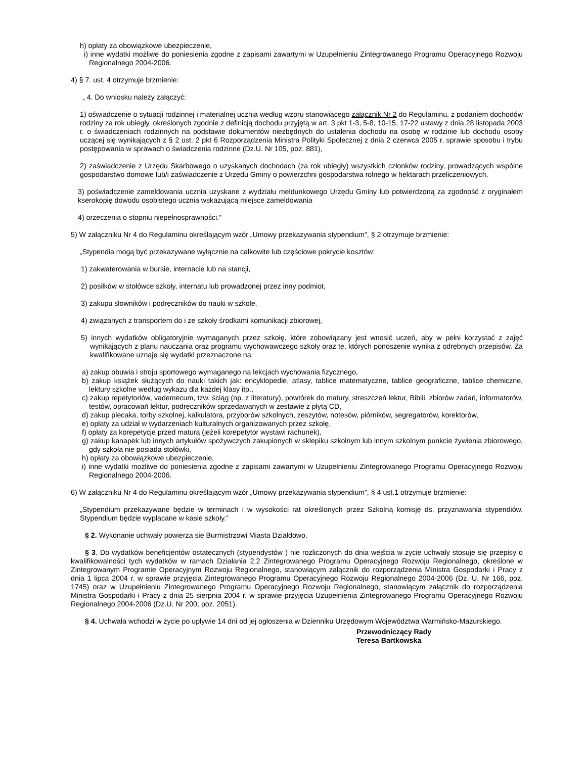h) opłaty za obowiązkowe ubezpieczenie,
i) inne wydatki możliwe do poniesienia zgodne z zapisami zawartymi w Uzupełnieniu Zintegrowanego Programu Operacyjnego Rozwoju Regionalnego 2004-2006.
4) § 7. ust. 4 otrzymuje brzmienie:
„ 4. Do wniosku należy załączyć:
1) oświadczenie o sytuacji rodzinnej i materialnej ucznia według wzoru stanowiącego załącznik Nr 2 do Regulaminu, z podaniem dochodów rodziny za rok ubiegły, określonych zgodnie z definicją dochodu przyjętą w art. 3 pkt 1-3, 5-8, 10-15, 17-22 ustawy z dnia 28 listopada 2003 r. o świadczeniach rodzinnych na podstawie dokumentów niezbędnych do ustalenia dochodu na osobę w rodzinie lub dochodu osoby uczącej się wynikających z § 2 ust. 2 pkt 6 Rozporządzenia Ministra Polityki Społecznej z dnia 2 czerwca 2005 r. sprawie sposobu i trybu postępowania w sprawach o świadczenia rodzinne (Dz.U. Nr 105, poz. 881),
2) zaświadczenie z Urzędu Skarbowego o uzyskanych dochodach (za rok ubiegły) wszystkich członków rodziny, prowadzących wspólne gospodarstwo domowe lub/i zaświadczenie z Urzędu Gminy o powierzchni gospodarstwa rolnego w hektarach przeliczeniowych,
3) poświadczenie zameldowania ucznia uzyskane z wydziału meldunkowego Urzędu Gminy lub potwierdzoną za zgodność z oryginałem kserokopię dowodu osobistego ucznia wskazującą miejsce zameldowania
4) orzeczenia o stopniu niepełnosprawności.”
5) W załączniku Nr 4 do Regulaminu określającym wzór „Umowy przekazywania stypendium”, § 2 otrzymuje brzmienie:
„Stypendia mogą być przekazywane wyłącznie na całkowite lub częściowe pokrycie kosztów:
1) zakwaterowania w bursie, internacie lub na stancji,
2) posiłków w stołówce szkoły, internatu lub prowadzonej przez inny podmiot,
3) zakupu słowników i podręczników do nauki w szkole,
4) związanych z transportem do i ze szkoły środkami komunikacji zbiorowej,
5) innych wydatków obligatoryjnie wymaganych przez szkołę, które zobowiązany jest wnosić uczeń, aby w pełni korzystać z zajęć wynikających z planu nauczania oraz programu wychowawczego szkoły oraz te, których ponoszenie wynika z odrębnych przepisów. Za kwalifikowane uznaje się wydatki przeznaczone na:
a) zakup obuwia i stroju sportowego wymaganego na lekcjach wychowania fizycznego,
b) zakup książek służących do nauki takich jak: encyklopedie, atlasy, tablice matematyczne, tablice geograficzne, tablice chemiczne, lektury szkolne według wykazu dla każdej klasy itp.,
c) zakup repetytoriów, vademecum, tzw. ściąg (np. z literatury), powtórek do matury, streszczeń lektur, Biblii, zbiorów zadań, informatorów, testów, opracowań lektur, podręczników sprzedawanych w zestawie z płytą CD,
d) zakup plecaka, torby szkolnej, kalkulatora, przyborów szkolnych, zeszytów, notesów, piórników, segregatorów, korektorów,
e) opłaty za udział w wydarzeniach kulturalnych organizowanych przez szkołę,
f) opłaty za korepetycje przed maturą (jeżeli korepetytor wystawi rachunek),
g) zakup kanapek lub innych artykułów spożywczych zakupionych w sklepiku szkolnym lub innym szkolnym punkcie żywienia zbiorowego, gdy szkoła nie posiada stołówki,
h) opłaty za obowiązkowe ubezpieczenie,
i) inne wydatki możliwe do poniesienia zgodne z zapisami zawartymi w Uzupełnieniu Zintegrowanego Programu Operacyjnego Rozwoju Regionalnego 2004-2006.
6) W załączniku Nr 4 do Regulaminu określającym wzór „Umowy przekazywania stypendium”, § 4 ust.1 otrzymuje brzmienie:
„Stypendium przekazywane będzie w terminach i w wysokości rat określonych przez Szkolną komisję ds. przyznawania stypendiów. Stypendium będzie wypłacane w kasie szkoły.”
§ 2. Wykonanie uchwały powierza się Burmistrzowi Miasta Działdowo.
§ 3. Do wydatków beneficjentów ostatecznych (stypendystów ) nie rozliczonych do dnia wejścia w życie uchwały stosuje się przepisy o kwalifikowalności tych wydatków w ramach Działania 2.2 Zintegrowanego Programu Operacyjnego Rozwoju Regionalnego, określone w Zintegrowanym Programie Operacyjnym Rozwoju Regionalnego, stanowiącym załącznik do rozporządzenia Ministra Gospodarki i Pracy z dnia 1 lipca 2004 r. w sprawie przyjęcia Zintegrowanego Programu Operacyjnego Rozwoju Regionalnego 2004-2006 (Dz. U. Nr 166, poz. 1745) oraz w Uzupełnieniu Zintegrowanego Programu Operacyjnego Rozwoju Regionalnego, stanowiącym załącznik do rozporządzenia Ministra Gospodarki i Pracy z dnia 25 sierpnia 2004 r. w sprawie przyjęcia Uzupełnienia Zintegrowanego Programu Operacyjnego Rozwoju Regionalnego 2004-2006 (Dz.U. Nr 200, poz. 2051).
§ 4. Uchwała wchodzi w życie po upływie 14 dni od jej ogłoszenia w Dzienniku Urzędowym Województwa Warmińsko-Mazurskiego.
Przewodniczący Rady
Teresa Bartkowska